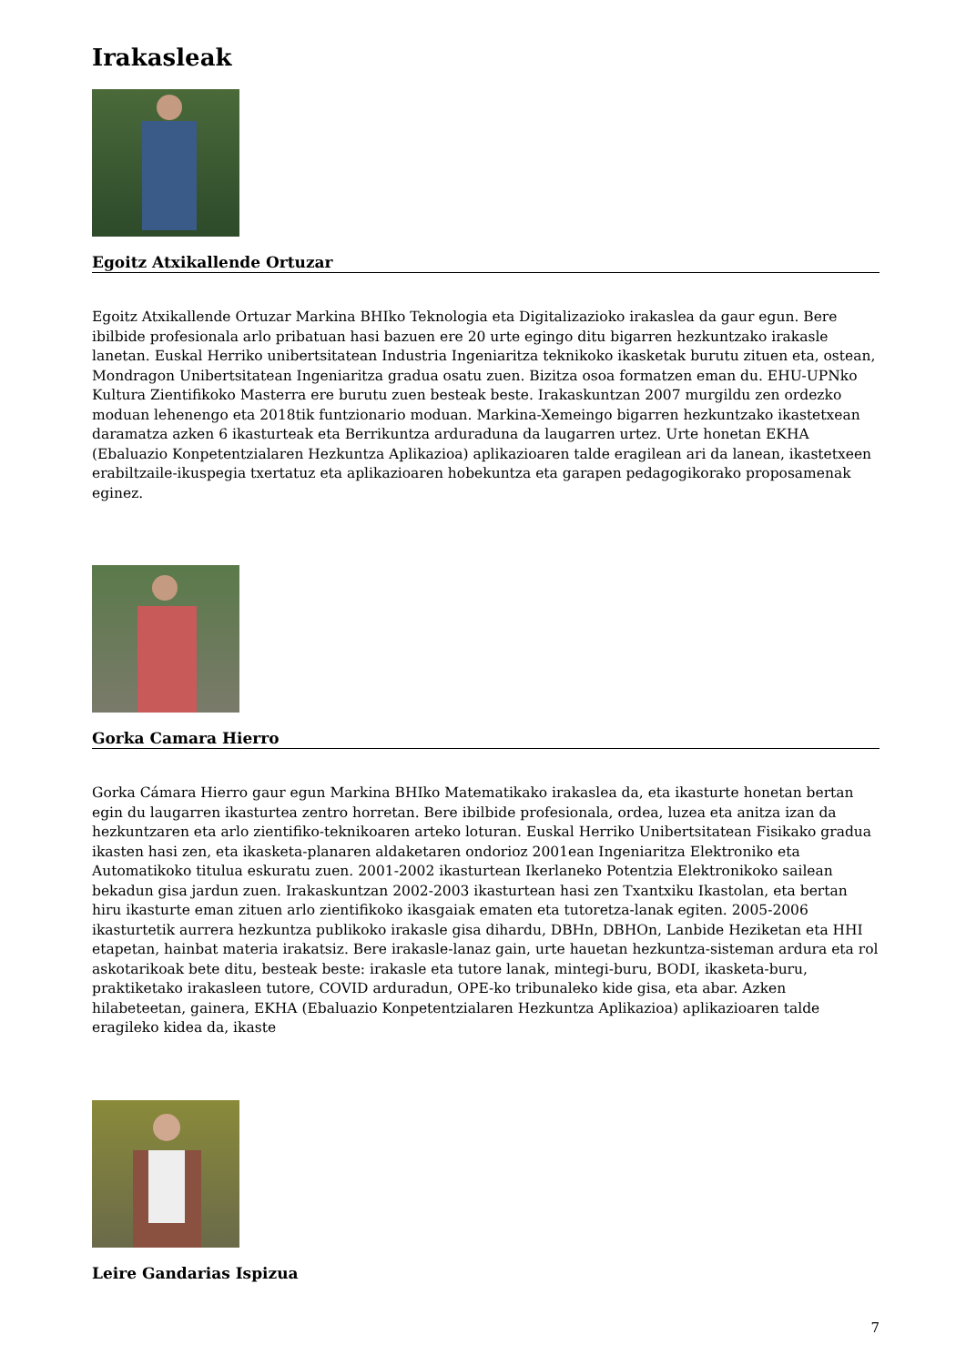Irakasleak
Egoitz Atxikallende Ortuzar
Egoitz Atxikallende Ortuzar Markina BHIko Teknologia eta Digitalizazioko irakaslea da gaur egun. Bere ibilbide profesionala arlo pribatuan hasi bazuen ere 20 urte egingo ditu bigarren hezkuntzako irakasle lanetan. Euskal Herriko unibertsitatean Industria Ingeniaritza teknikoko ikasketak burutu zituen eta, ostean, Mondragon Unibertsitatean Ingeniaritza gradua osatu zuen. Bizitza osoa formatzen eman du. EHU-UPNko Kultura Zientifikoko Masterra ere burutu zuen besteak beste. Irakaskuntzan 2007 murgildu zen ordezko moduan lehenengo eta 2018tik funtzionario moduan. Markina-Xemeingo bigarren hezkuntzako ikastetxean daramatza azken 6 ikasturteak eta Berrikuntza arduraduna da laugarren urtez. Urte honetan EKHA (Ebaluazio Konpetentzialaren Hezkuntza Aplikazioa) aplikazioaren talde eragilean ari da lanean, ikastetxeen erabiltzaile-ikuspegia txertatuz eta aplikazioaren hobekuntza eta garapen pedagogikorako proposamenak eginez.
Gorka Camara Hierro
Gorka Cámara Hierro gaur egun Markina BHIko Matematikako irakaslea da, eta ikasturte honetan bertan egin du laugarren ikasturtea zentro horretan. Bere ibilbide profesionala, ordea, luzea eta anitza izan da hezkuntzaren eta arlo zientifiko-teknikoaren arteko loturan. Euskal Herriko Unibertsitatean Fisikako gradua ikasten hasi zen, eta ikasketa-planaren aldaketaren ondorioz 2001ean Ingeniaritza Elektroniko eta Automatikoko titulua eskuratu zuen. 2001-2002 ikasturtean Ikerlaneko Potentzia Elektronikoko sailean bekadun gisa jardun zuen. Irakaskuntzan 2002-2003 ikasturtean hasi zen Txantxiku Ikastolan, eta bertan hiru ikasturte eman zituen arlo zientifikoko ikasgaiak ematen eta tutoretza-lanak egiten. 2005-2006 ikasturtetik aurrera hezkuntza publikoko irakasle gisa dihardu, DBHn, DBHOn, Lanbide Heziketan eta HHI etapetan, hainbat materia irakatsiz. Bere irakasle-lanaz gain, urte hauetan hezkuntza-sisteman ardura eta rol askotarikoak bete ditu, besteak beste: irakasle eta tutore lanak, mintegi-buru, BODI, ikasketa-buru, praktiketako irakasleen tutore, COVID arduradun, OPE-ko tribunaleko kide gisa, eta abar. Azken hilabeteetan, gainera, EKHA (Ebaluazio Konpetentzialaren Hezkuntza Aplikazioa) aplikazioaren talde eragileko kidea da, ikaste
Leire Gandarias Ispizua
7